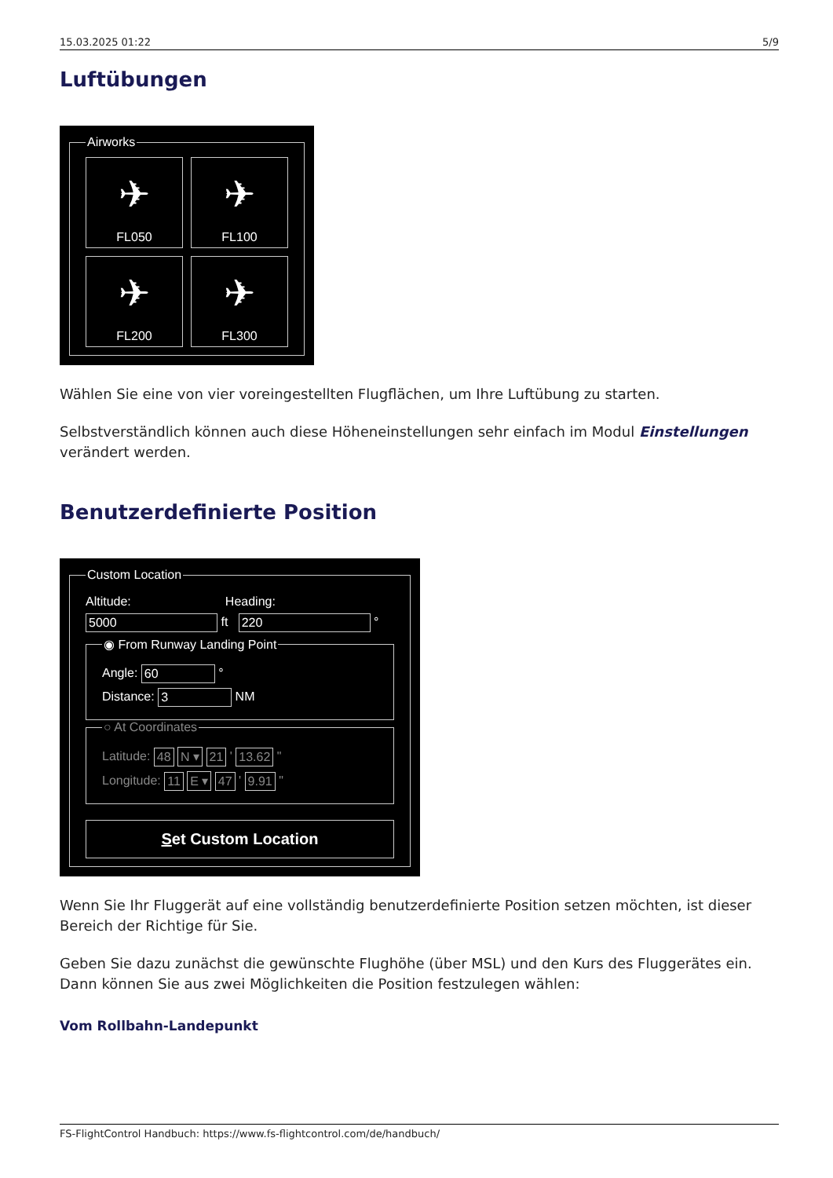15.03.2025 01:22 5/9
Luftübungen
Airworks
✈
FL050
✈
FL100
✈
FL200
✈
FL300
Wählen Sie eine von vier voreingestellten Flugflächen, um Ihre Luftübung zu starten.
Selbstverständlich können auch diese Höheneinstellungen sehr einfach im Modul Einstellungen verändert werden.
Benutzerdefinierte Position
Custom Location
Altitude: Heading:
5000 ft 220 °
◉ From Runway Landing Point
Angle: 60 °
Distance: 3 NM
○ At Coordinates
Latitude: 48 N ▾ 21 ' 13.62 "
Longitude: 11 E ▾ 47 ' 9.91 "
Set Custom Location
Wenn Sie Ihr Fluggerät auf eine vollständig benutzerdefinierte Position setzen möchten, ist dieser Bereich der Richtige für Sie.
Geben Sie dazu zunächst die gewünschte Flughöhe (über MSL) und den Kurs des Fluggerätes ein. Dann können Sie aus zwei Möglichkeiten die Position festzulegen wählen:
Vom Rollbahn-Landepunkt
FS-FlightControl Handbuch: https://www.fs-flightcontrol.com/de/handbuch/